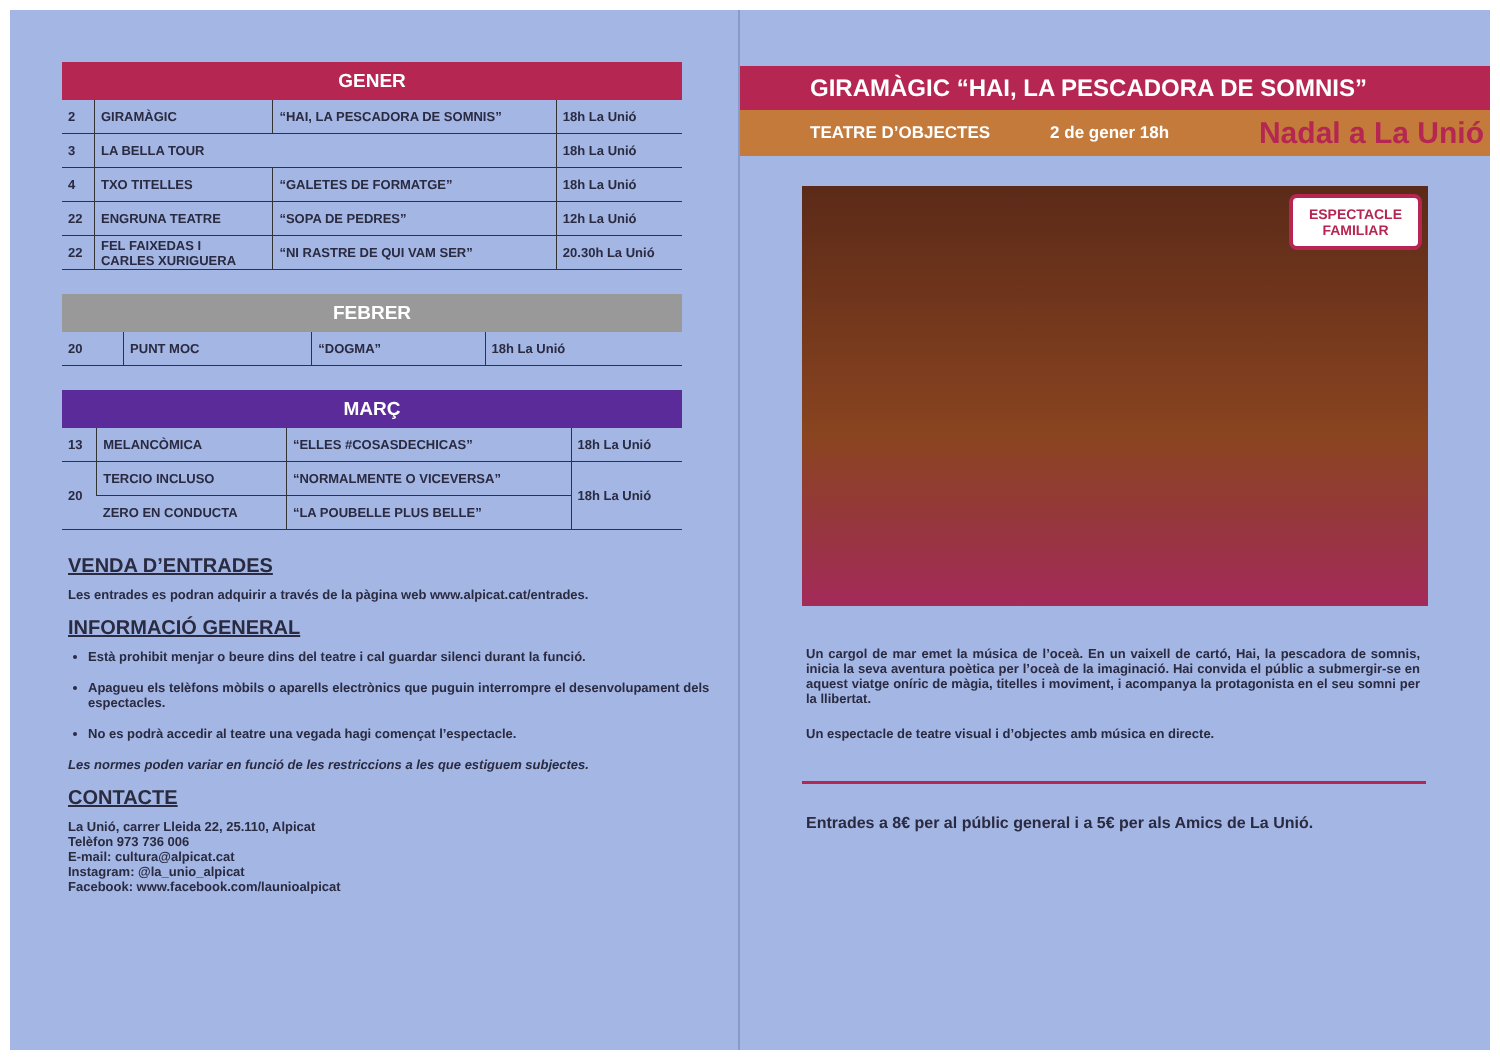| GENER | | | |
| --- | --- | --- | --- |
| 2 | GIRAMÀGIC | “HAI, LA PESCADORA DE SOMNIS” | 18h La Unió |
| 3 | LA BELLA TOUR | | 18h La Unió |
| 4 | TXO TITELLES | “GALETES DE FORMATGE” | 18h La Unió |
| 22 | ENGRUNA TEATRE | “SOPA DE PEDRES” | 12h La Unió |
| 22 | FEL FAIXEDAS I CARLES XURIGUERA | “NI RASTRE DE QUI VAM SER” | 20.30h La Unió |
| FEBRER | | | |
| --- | --- | --- | --- |
| 20 | PUNT MOC | “DOGMA” | 18h La Unió |
| MARÇ | | | |
| --- | --- | --- | --- |
| 13 | MELANCÒMICA | “ELLES #COSASDECHICAS” | 18h La Unió |
| 20 | TERCIO INCLUSO | “NORMALMENTE O VICEVERSA” | 18h La Unió |
| | ZERO EN CONDUCTA | “LA POUBELLE PLUS BELLE” | |
VENDA D’ENTRADES
Les entrades es podran adquirir a través de la pàgina web www.alpicat.cat/entrades.
INFORMACIÓ GENERAL
Està prohibit menjar o beure dins del teatre i cal guardar silenci durant la funció.
Apagueu els telèfons mòbils o aparells electrònics que puguin interrompre el desenvolupament dels espectacles.
No es podrà accedir al teatre una vegada hagi començat l’espectacle.
Les normes poden variar en funció de les restriccions a les que estiguem subjectes.
CONTACTE
La Unió, carrer Lleida 22, 25.110, Alpicat
Telèfon 973 736 006
E-mail: cultura@alpicat.cat
Instagram: @la_unio_alpicat
Facebook: www.facebook.com/launioalpicat
GIRAMÀGIC “HAI, LA PESCADORA DE SOMNIS”
TEATRE D’OBJECTES 2 de gener 18h Nadal a La Unió
ESPECTACLE
FAMILIAR
Un cargol de mar emet la música de l’oceà. En un vaixell de cartó, Hai, la pescadora de somnis, inicia la seva aventura poètica per l’oceà de la imaginació. Hai convida el públic a submergir-se en aquest viatge oníric de màgia, titelles i moviment, i acompanya la protagonista en el seu somni per la llibertat.
Un espectacle de teatre visual i d’objectes amb música en directe.
Entrades a 8€ per al públic general i a 5€ per als Amics de La Unió.